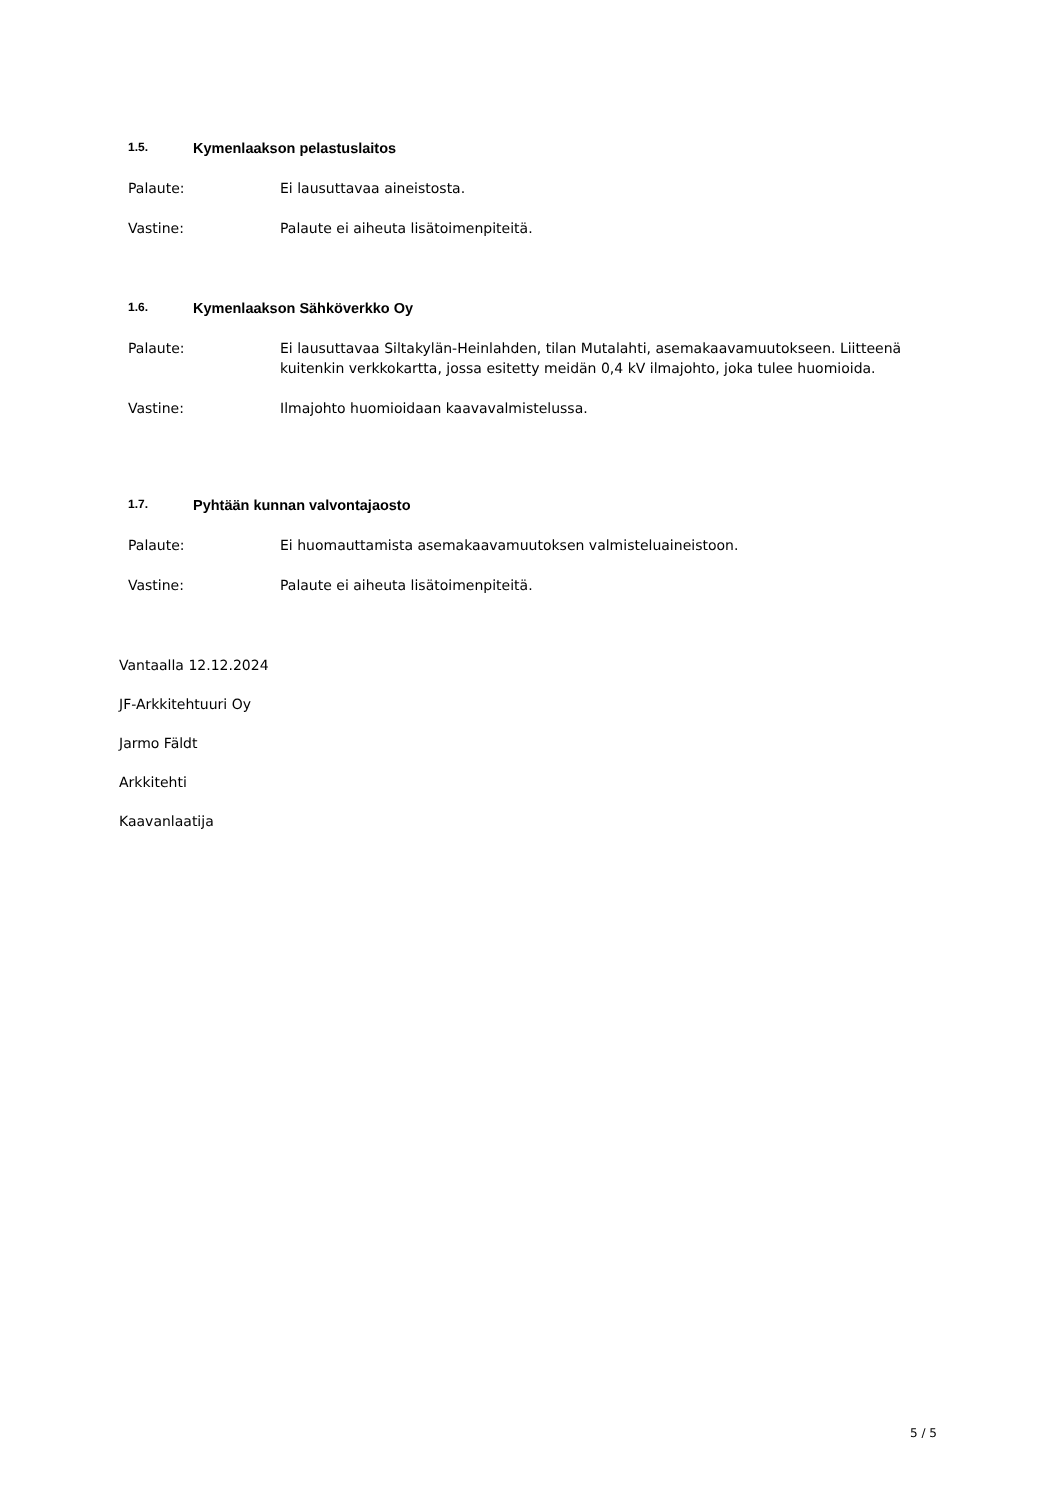1.5. Kymenlaakson pelastuslaitos
Palaute: Ei lausuttavaa aineistosta.
Vastine: Palaute ei aiheuta lisätoimenpiteitä.
1.6. Kymenlaakson Sähköverkko Oy
Palaute: Ei lausuttavaa Siltakylän-Heinlahden, tilan Mutalahti, asemakaavamuutokseen. Liitteenä kuitenkin verkkokartta, jossa esitetty meidän 0,4 kV ilmajohto, joka tulee huomioida.
Vastine: Ilmajohto huomioidaan kaavavalmistelussa.
1.7. Pyhtään kunnan valvontajaosto
Palaute: Ei huomauttamista asemakaavamuutoksen valmisteluaineistoon.
Vastine: Palaute ei aiheuta lisätoimenpiteitä.
Vantaalla 12.12.2024
JF-Arkkitehtuuri Oy
Jarmo Fäldt
Arkkitehti
Kaavanlaatija
5 / 5